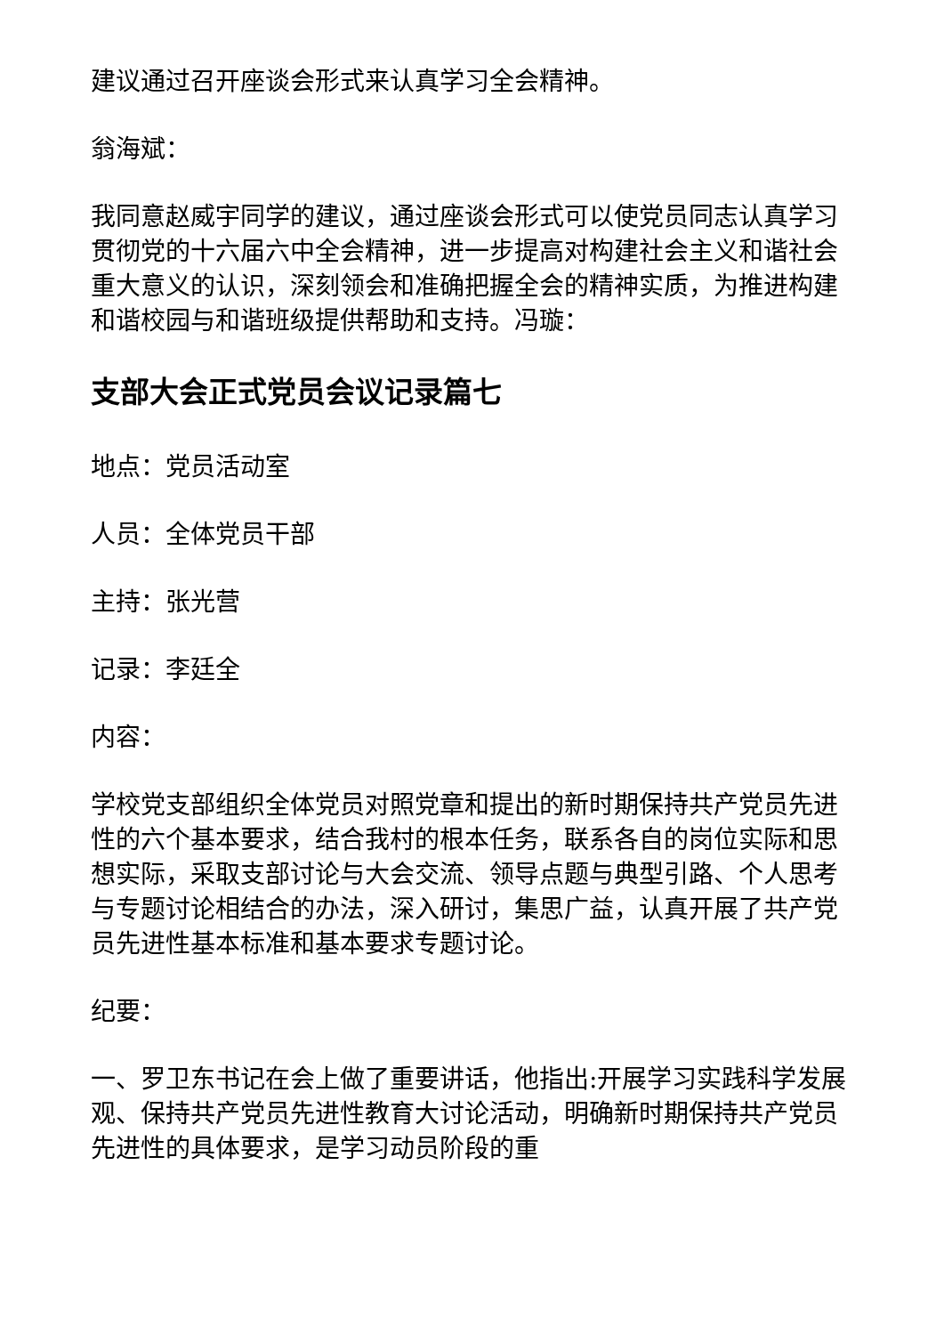建议通过召开座谈会形式来认真学习全会精神。
翁海斌：
我同意赵威宇同学的建议，通过座谈会形式可以使党员同志认真学习贯彻党的十六届六中全会精神，进一步提高对构建社会主义和谐社会重大意义的认识，深刻领会和准确把握全会的精神实质，为推进构建和谐校园与和谐班级提供帮助和支持。冯璇：
支部大会正式党员会议记录篇七
地点：党员活动室
人员：全体党员干部
主持：张光营
记录：李廷全
内容：
学校党支部组织全体党员对照党章和提出的新时期保持共产党员先进性的六个基本要求，结合我村的根本任务，联系各自的岗位实际和思想实际，采取支部讨论与大会交流、领导点题与典型引路、个人思考与专题讨论相结合的办法，深入研讨，集思广益，认真开展了共产党员先进性基本标准和基本要求专题讨论。
纪要：
一、罗卫东书记在会上做了重要讲话，他指出:开展学习实践科学发展观、保持共产党员先进性教育大讨论活动，明确新时期保持共产党员先进性的具体要求，是学习动员阶段的重